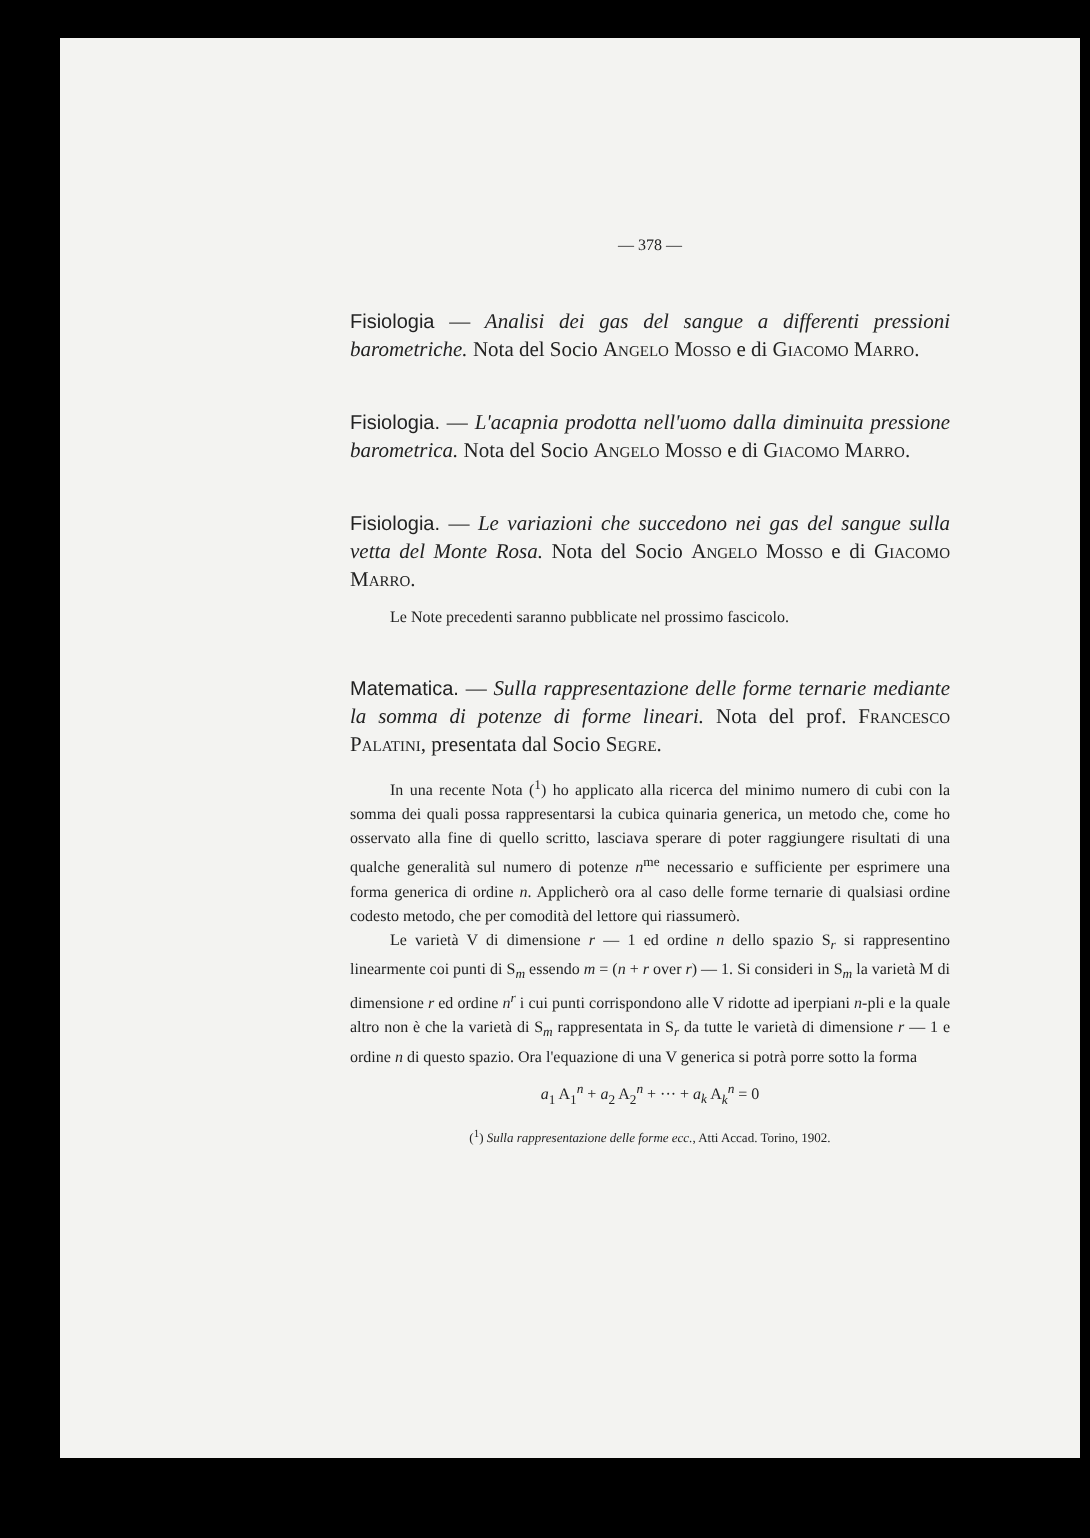— 378 —
Fisiologia — Analisi dei gas del sangue a differenti pressioni barometriche. Nota del Socio Angelo Mosso e di Giacomo Marro.
Fisiologia. — L'acapnia prodotta nell'uomo dalla diminuita pressione barometrica. Nota del Socio Angelo Mosso e di Giacomo Marro.
Fisiologia. — Le variazioni che succedono nei gas del sangue sulla vetta del Monte Rosa. Nota del Socio Angelo Mosso e di Giacomo Marro.
Le Note precedenti saranno pubblicate nel prossimo fascicolo.
Matematica. — Sulla rappresentazione delle forme ternarie mediante la somma di potenze di forme lineari. Nota del prof. Francesco Palatini, presentata dal Socio Segre.
In una recente Nota (<sup>1</sup>) ho applicato alla ricerca del minimo numero di cubi con la somma dei quali possa rappresentarsi la cubica quinaria generica, un metodo che, come ho osservato alla fine di quello scritto, lasciava sperare di poter raggiungere risultati di una qualche generalità sul numero di potenze n<sup>me</sup> necessario e sufficiente per esprimere una forma generica di ordine n. Applicherò ora al caso delle forme ternarie di qualsiasi ordine codesto metodo, che per comodità del lettore qui riassumerò.
Le varietà V di dimensione r — 1 ed ordine n dello spazio S<sub>r</sub> si rappresentino linearmente coi punti di S<sub>m</sub> essendo m = (n + r over r) — 1. Si consideri in S<sub>m</sub> la varietà M di dimensione r ed ordine n<sup>r</sup> i cui punti corrispondono alle V ridotte ad iperpiani n-pli e la quale altro non è che la varietà di S<sub>m</sub> rappresentata in S<sub>r</sub> da tutte le varietà di dimensione r — 1 e ordine n di questo spazio. Ora l'equazione di una V generica si potrà porre sotto la forma
a<sub>1</sub> A<sub>1</sub><sup>n</sup> + a<sub>2</sub> A<sub>2</sub><sup>n</sup> + ··· + a<sub>k</sub> A<sub>k</sub><sup>n</sup> = 0
(<sup>1</sup>) Sulla rappresentazione delle forme ecc., Atti Accad. Torino, 1902.